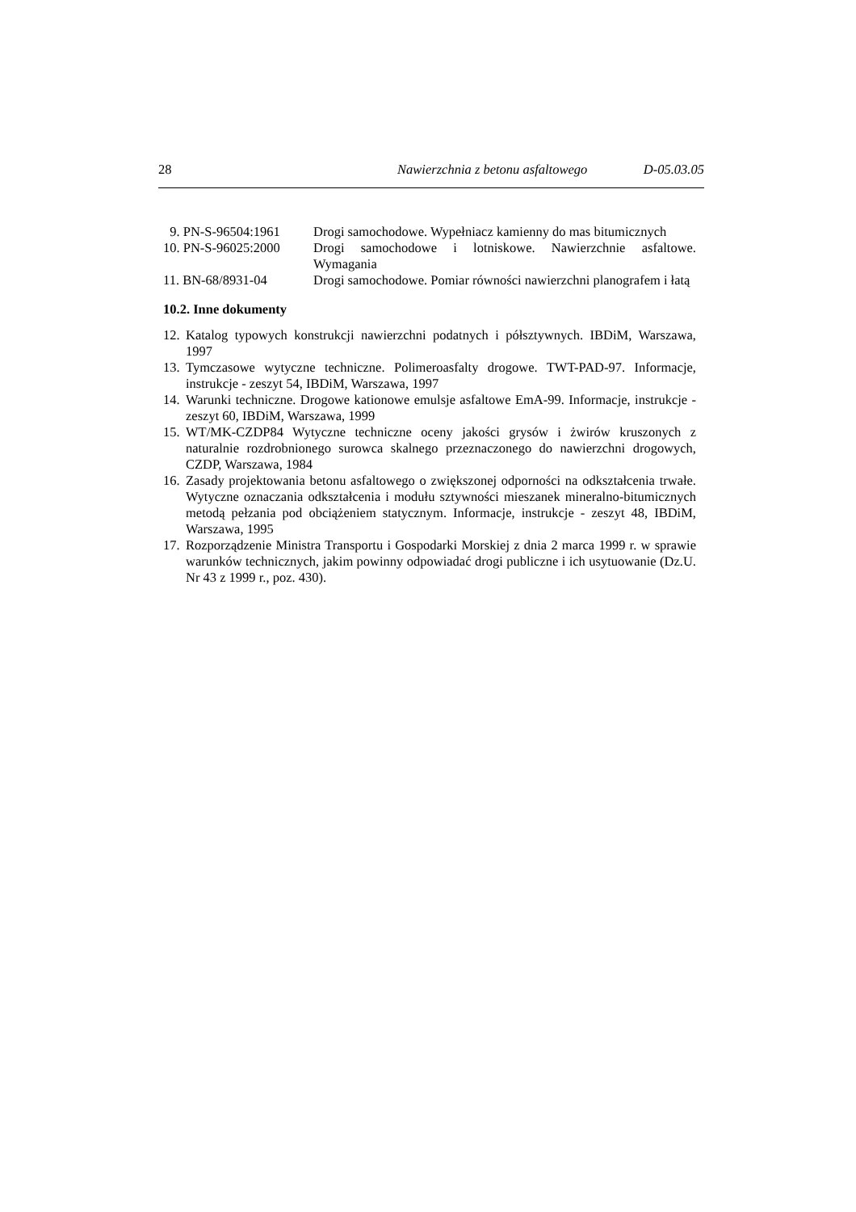28 Nawierzchnia z betonu asfaltowego D-05.03.05
| 9. PN-S-96504:1961 | Drogi samochodowe. Wypełniacz kamienny do mas bitumicznych |
| 10. PN-S-96025:2000 | Drogi samochodowe i lotniskowe. Nawierzchnie asfaltowe. Wymagania |
| 11. BN-68/8931-04 | Drogi samochodowe. Pomiar równości nawierzchni planografem i łatą |
10.2. Inne dokumenty
12. Katalog typowych konstrukcji nawierzchni podatnych i półsztywnych. IBDiM, Warszawa, 1997
13. Tymczasowe wytyczne techniczne. Polimeroasfalty drogowe. TWT-PAD-97. Informacje, instrukcje - zeszyt 54, IBDiM, Warszawa, 1997
14. Warunki techniczne. Drogowe kationowe emulsje asfaltowe EmA-99. Informacje, instrukcje - zeszyt 60, IBDiM, Warszawa, 1999
15. WT/MK-CZDP84 Wytyczne techniczne oceny jakości grysów i żwirów kruszonych z naturalnie rozdrobnionego surowca skalnego przeznaczonego do nawierzchni drogowych, CZDP, Warszawa, 1984
16. Zasady projektowania betonu asfaltowego o zwiększonej odporności na odkształcenia trwałe. Wytyczne oznaczania odkształcenia i modułu sztywności mieszanek mineralno-bitumicznych metodą pełzania pod obciążeniem statycznym. Informacje, instrukcje - zeszyt 48, IBDiM, Warszawa, 1995
17. Rozporządzenie Ministra Transportu i Gospodarki Morskiej z dnia 2 marca 1999 r. w sprawie warunków technicznych, jakim powinny odpowiadać drogi publiczne i ich usytuowanie (Dz.U. Nr 43 z 1999 r., poz. 430).